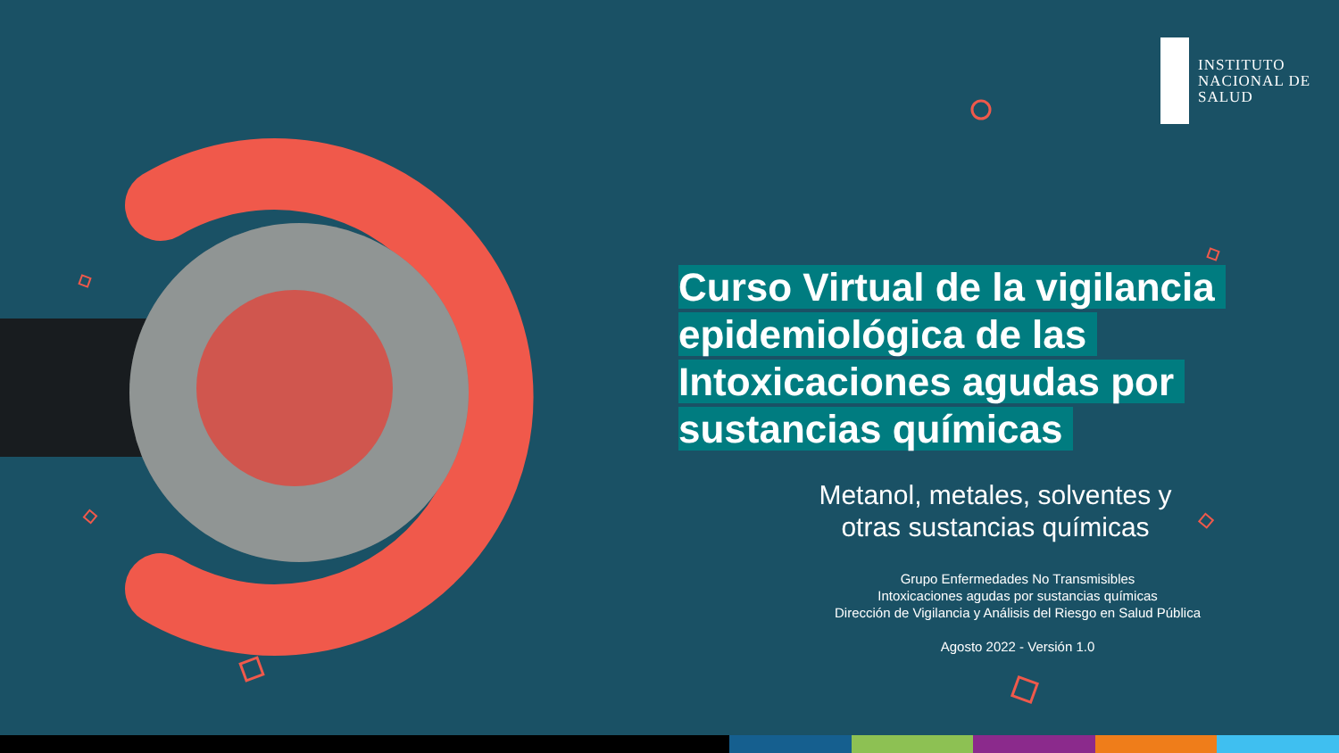INSTITUTO
NACIONAL DE
SALUD
Curso Virtual de la vigilancia epidemiológica de las Intoxicaciones agudas por sustancias químicas
Metanol, metales, solventes y
otras sustancias químicas
Grupo Enfermedades No Transmisibles
Intoxicaciones agudas por sustancias químicas
Dirección de Vigilancia y Análisis del Riesgo en Salud Pública
Agosto 2022 - Versión 1.0